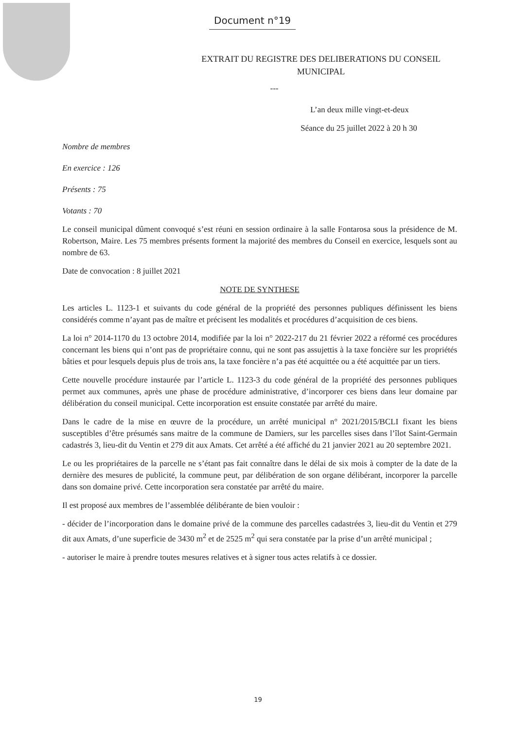Document n°19
EXTRAIT DU REGISTRE DES DELIBERATIONS DU CONSEIL MUNICIPAL
---
L’an deux mille vingt-et-deux
Séance du 25 juillet 2022 à 20 h 30
Nombre de membres
En exercice : 126
Présents : 75
Votants : 70
Le conseil municipal dûment convoqué s’est réuni en session ordinaire à la salle Fontarosa sous la présidence de M. Robertson, Maire. Les 75 membres présents forment la majorité des membres du Conseil en exercice, lesquels sont au nombre de 63.
Date de convocation : 8 juillet 2021
NOTE DE SYNTHESE
Les articles L. 1123-1 et suivants du code général de la propriété des personnes publiques définissent les biens considérés comme n’ayant pas de maître et précisent les modalités et procédures d’acquisition de ces biens.
La loi n° 2014-1170 du 13 octobre 2014, modifiée par la loi n° 2022-217 du 21 février 2022 a réformé ces procédures concernant les biens qui n’ont pas de propriétaire connu, qui ne sont pas assujettis à la taxe foncière sur les propriétés bâties et pour lesquels depuis plus de trois ans, la taxe foncière n’a pas été acquittée ou a été acquittée par un tiers.
Cette nouvelle procédure instaurée par l’article L. 1123-3 du code général de la propriété des personnes publiques permet aux communes, après une phase de procédure administrative, d’incorporer ces biens dans leur domaine par délibération du conseil municipal. Cette incorporation est ensuite constatée par arrêté du maire.
Dans le cadre de la mise en œuvre de la procédure, un arrêté municipal n° 2021/2015/BCLI fixant les biens susceptibles d’être présumés sans maitre de la commune de Damiers, sur les parcelles sises dans l’îlot Saint-Germain cadastrés 3, lieu-dit du Ventin et 279 dit aux Amats. Cet arrêté a été affiché du 21 janvier 2021 au 20 septembre 2021.
Le ou les propriétaires de la parcelle ne s’étant pas fait connaître dans le délai de six mois à compter de la date de la dernière des mesures de publicité, la commune peut, par délibération de son organe délibérant, incorporer la parcelle dans son domaine privé. Cette incorporation sera constatée par arrêté du maire.
Il est proposé aux membres de l’assemblée délibérante de bien vouloir :
- décider de l’incorporation dans le domaine privé de la commune des parcelles cadastrées 3, lieu-dit du Ventin et 279 dit aux Amats, d’une superficie de 3430 m<sup>2</sup> et de 2525 m<sup>2</sup> qui sera constatée par la prise d’un arrêté municipal ;
- autoriser le maire à prendre toutes mesures relatives et à signer tous actes relatifs à ce dossier.
19